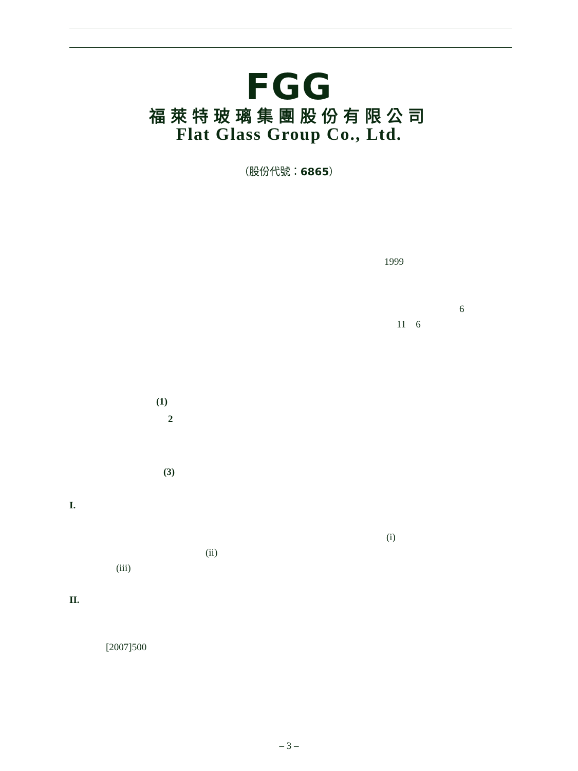FGG
福萊特玻璃集團股份有限公司
Flat Glass Group Co., Ltd.
（股份代號：6865）
1999
6
11 6
(1)
2
(3)
I.
(i)
(ii)
(iii)
II.
[2007]500
– 3 –